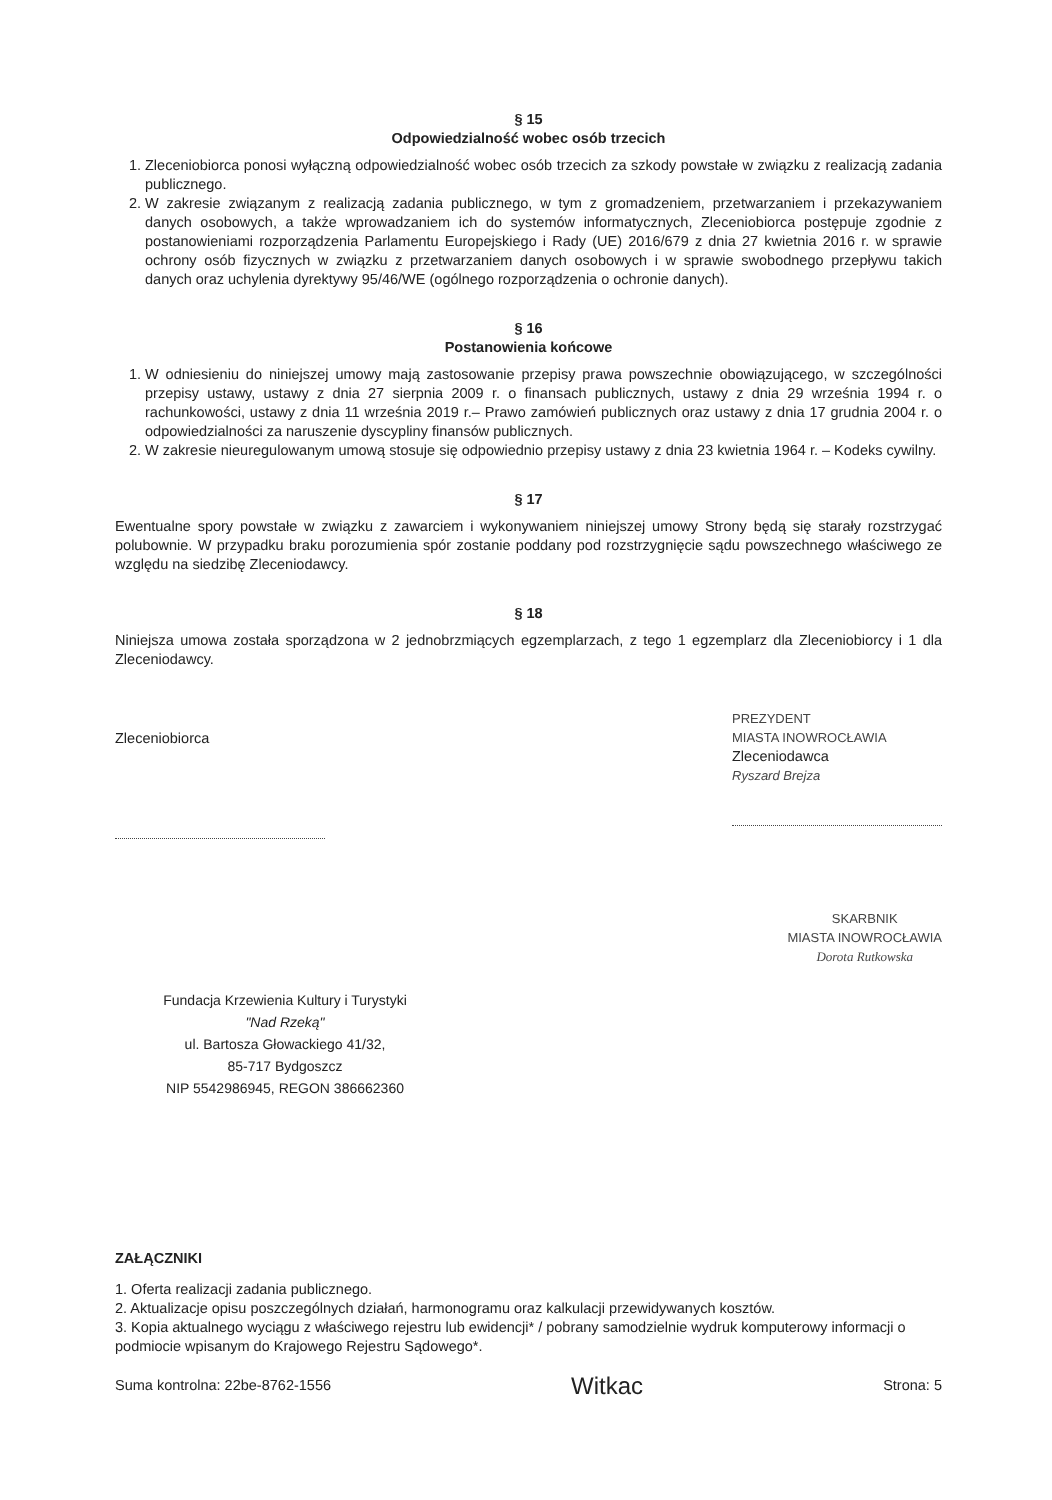§ 15
Odpowiedzialność wobec osób trzecich
1. Zleceniobiorca ponosi wyłączną odpowiedzialność wobec osób trzecich za szkody powstałe w związku z realizacją zadania publicznego.
2. W zakresie związanym z realizacją zadania publicznego, w tym z gromadzeniem, przetwarzaniem i przekazywaniem danych osobowych, a także wprowadzaniem ich do systemów informatycznych, Zleceniobiorca postępuje zgodnie z postanowieniami rozporządzenia Parlamentu Europejskiego i Rady (UE) 2016/679 z dnia 27 kwietnia 2016 r. w sprawie ochrony osób fizycznych w związku z przetwarzaniem danych osobowych i w sprawie swobodnego przepływu takich danych oraz uchylenia dyrektywy 95/46/WE (ogólnego rozporządzenia o ochronie danych).
§ 16
Postanowienia końcowe
1. W odniesieniu do niniejszej umowy mają zastosowanie przepisy prawa powszechnie obowiązującego, w szczególności przepisy ustawy, ustawy z dnia 27 sierpnia 2009 r. o finansach publicznych, ustawy z dnia 29 września 1994 r. o rachunkowości, ustawy z dnia 11 września 2019 r.– Prawo zamówień publicznych oraz ustawy z dnia 17 grudnia 2004 r. o odpowiedzialności za naruszenie dyscypliny finansów publicznych.
2. W zakresie nieuregulowanym umową stosuje się odpowiednio przepisy ustawy z dnia 23 kwietnia 1964 r. – Kodeks cywilny.
§ 17
Ewentualne spory powstałe w związku z zawarciem i wykonywaniem niniejszej umowy Strony będą się starały rozstrzygać polubownie. W przypadku braku porozumienia spór zostanie poddany pod rozstrzygnięcie sądu powszechnego właściwego ze względu na siedzibę Zleceniodawcy.
§ 18
Niniejsza umowa została sporządzona w 2 jednobrzmiących egzemplarzach, z tego 1 egzemplarz dla Zleceniobiorcy i 1 dla Zleceniodawcy.
Zleceniobiorca
PREZYDENT
MIASTA INOWROCŁAWIA
Zleceniodawca
Ryszard Brejza
Fundacja Krzewienia Kultury i Turystyki
"Nad Rzeką"
ul. Bartosza Głowackiego 41/32,
85-717 Bydgoszcz
NIP 5542986945, REGON 386662360
SKARBNIK
MIASTA INOWROCŁAWIA
Dorota Rutkowska
ZAŁĄCZNIKI
1. Oferta realizacji zadania publicznego.
2. Aktualizacje opisu poszczególnych działań, harmonogramu oraz kalkulacji przewidywanych kosztów.
3. Kopia aktualnego wyciągu z właściwego rejestru lub ewidencji* / pobrany samodzielnie wydruk komputerowy informacji o podmiocie wpisanym do Krajowego Rejestru Sądowego*.
Suma kontrolna: 22be-8762-1556 Witkac Strona: 5